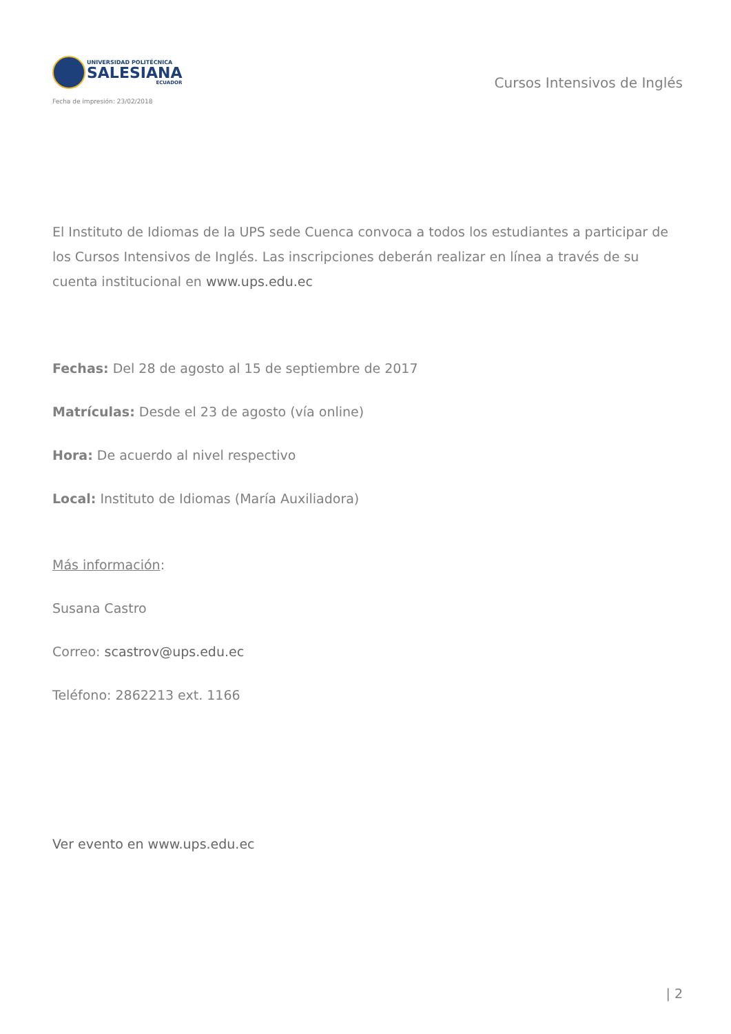UNIVERSIDAD POLITÉCNICA
SALESIANA
ECUADOR
Fecha de impresión: 23/02/2018
Cursos Intensivos de Inglés
El Instituto de Idiomas de la UPS sede Cuenca convoca a todos los estudiantes a participar de los Cursos Intensivos de Inglés. Las inscripciones deberán realizar en línea a través de su cuenta institucional en www.ups.edu.ec
Fechas: Del 28 de agosto al 15 de septiembre de 2017
Matrículas: Desde el 23 de agosto (vía online)
Hora: De acuerdo al nivel respectivo
Local: Instituto de Idiomas (María Auxiliadora)
Más información:
Susana Castro
Correo: scastrov@ups.edu.ec
Teléfono: 2862213 ext. 1166
Ver evento en www.ups.edu.ec
| 2